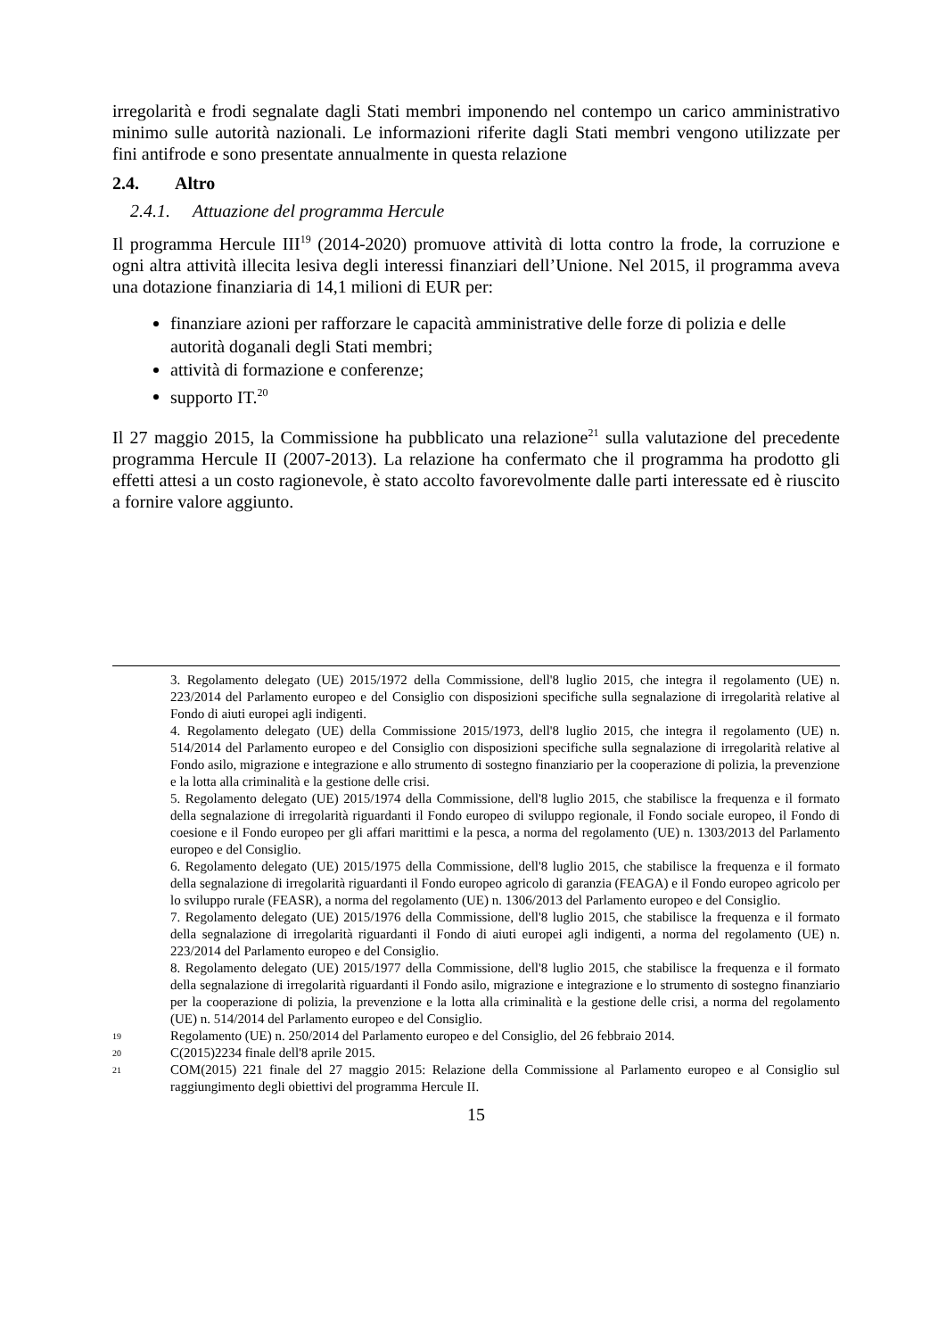irregolarità e frodi segnalate dagli Stati membri imponendo nel contempo un carico amministrativo minimo sulle autorità nazionali. Le informazioni riferite dagli Stati membri vengono utilizzate per fini antifrode e sono presentate annualmente in questa relazione
2.4. Altro
2.4.1. Attuazione del programma Hercule
Il programma Hercule III<sup>19</sup> (2014-2020) promuove attività di lotta contro la frode, la corruzione e ogni altra attività illecita lesiva degli interessi finanziari dell’Unione. Nel 2015, il programma aveva una dotazione finanziaria di 14,1 milioni di EUR per:
finanziare azioni per rafforzare le capacità amministrative delle forze di polizia e delle autorità doganali degli Stati membri;
attività di formazione e conferenze;
supporto IT.<sup>20</sup>
Il 27 maggio 2015, la Commissione ha pubblicato una relazione<sup>21</sup> sulla valutazione del precedente programma Hercule II (2007-2013). La relazione ha confermato che il programma ha prodotto gli effetti attesi a un costo ragionevole, è stato accolto favorevolmente dalle parti interessate ed è riuscito a fornire valore aggiunto.
3. Regolamento delegato (UE) 2015/1972 della Commissione, dell'8 luglio 2015, che integra il regolamento (UE) n. 223/2014 del Parlamento europeo e del Consiglio con disposizioni specifiche sulla segnalazione di irregolarità relative al Fondo di aiuti europei agli indigenti.
4. Regolamento delegato (UE) della Commissione 2015/1973, dell'8 luglio 2015, che integra il regolamento (UE) n. 514/2014 del Parlamento europeo e del Consiglio con disposizioni specifiche sulla segnalazione di irregolarità relative al Fondo asilo, migrazione e integrazione e allo strumento di sostegno finanziario per la cooperazione di polizia, la prevenzione e la lotta alla criminalità e la gestione delle crisi.
5. Regolamento delegato (UE) 2015/1974 della Commissione, dell'8 luglio 2015, che stabilisce la frequenza e il formato della segnalazione di irregolarità riguardanti il Fondo europeo di sviluppo regionale, il Fondo sociale europeo, il Fondo di coesione e il Fondo europeo per gli affari marittimi e la pesca, a norma del regolamento (UE) n. 1303/2013 del Parlamento europeo e del Consiglio.
6. Regolamento delegato (UE) 2015/1975 della Commissione, dell'8 luglio 2015, che stabilisce la frequenza e il formato della segnalazione di irregolarità riguardanti il Fondo europeo agricolo di garanzia (FEAGA) e il Fondo europeo agricolo per lo sviluppo rurale (FEASR), a norma del regolamento (UE) n. 1306/2013 del Parlamento europeo e del Consiglio.
7. Regolamento delegato (UE) 2015/1976 della Commissione, dell'8 luglio 2015, che stabilisce la frequenza e il formato della segnalazione di irregolarità riguardanti il Fondo di aiuti europei agli indigenti, a norma del regolamento (UE) n. 223/2014 del Parlamento europeo e del Consiglio.
8. Regolamento delegato (UE) 2015/1977 della Commissione, dell'8 luglio 2015, che stabilisce la frequenza e il formato della segnalazione di irregolarità riguardanti il Fondo asilo, migrazione e integrazione e lo strumento di sostegno finanziario per la cooperazione di polizia, la prevenzione e la lotta alla criminalità e la gestione delle crisi, a norma del regolamento (UE) n. 514/2014 del Parlamento europeo e del Consiglio.
19 Regolamento (UE) n. 250/2014 del Parlamento europeo e del Consiglio, del 26 febbraio 2014.
20 C(2015)2234 finale dell'8 aprile 2015.
21 COM(2015) 221 finale del 27 maggio 2015: Relazione della Commissione al Parlamento europeo e al Consiglio sul raggiungimento degli obiettivi del programma Hercule II.
15